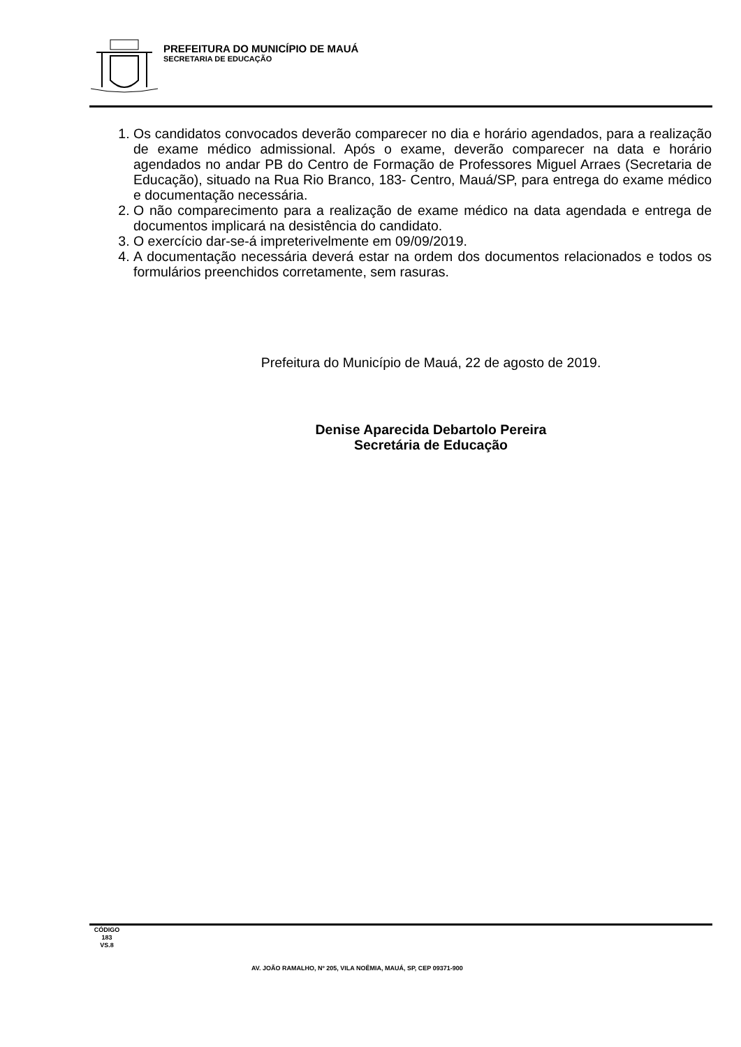PREFEITURA DO MUNICÍPIO DE MAUÁ
SECRETARIA DE EDUCAÇÃO
1. Os candidatos convocados deverão comparecer no dia e horário agendados, para a realização de exame médico admissional. Após o exame, deverão comparecer na data e horário agendados no andar PB do Centro de Formação de Professores Miguel Arraes (Secretaria de Educação), situado na Rua Rio Branco, 183- Centro, Mauá/SP, para entrega do exame médico e documentação necessária.
2. O não comparecimento para a realização de exame médico na data agendada e entrega de documentos implicará na desistência do candidato.
3. O exercício dar-se-á impreterivelmente em 09/09/2019.
4. A documentação necessária deverá estar na ordem dos documentos relacionados e todos os formulários preenchidos corretamente, sem rasuras.
Prefeitura do Município de Mauá, 22 de agosto de 2019.
Denise Aparecida Debartolo Pereira
Secretária de Educação
CÓDIGO
183
VS.8
AV. JOÃO RAMALHO, Nº 205, VILA NOÊMIA, MAUÁ, SP, CEP 09371-900